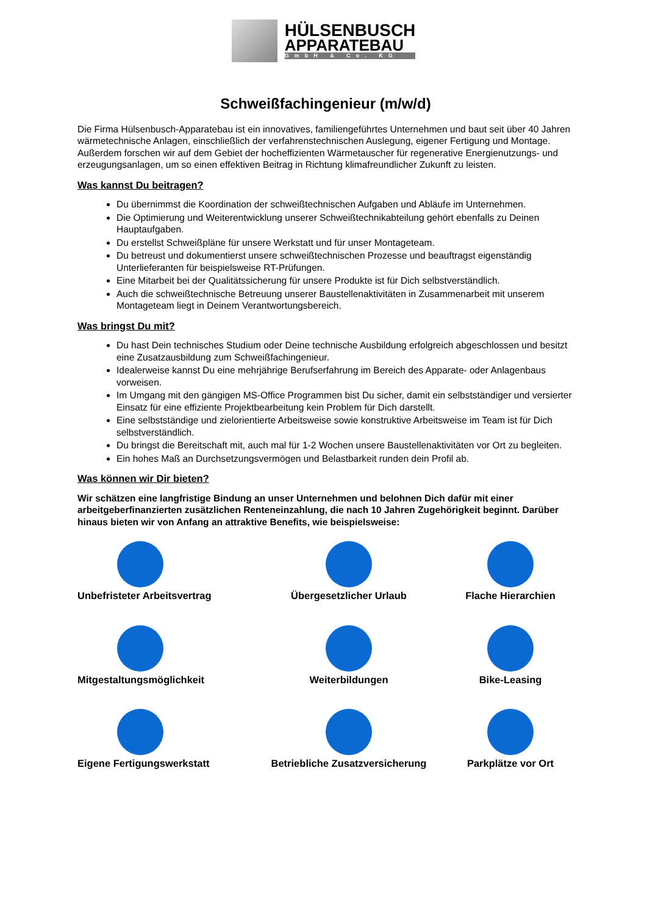HÜLSENBUSCH
APPARATEBAU
GmbH & Co. KG
Schweißfachingenieur (m/w/d)
Die Firma Hülsenbusch-Apparatebau ist ein innovatives, familiengeführtes Unternehmen und baut seit über 40 Jahren wärmetechnische Anlagen, einschließlich der verfahrenstechnischen Auslegung, eigener Fertigung und Montage. Außerdem forschen wir auf dem Gebiet der hocheffizienten Wärmetauscher für regenerative Energienutzungs- und erzeugungsanlagen, um so einen effektiven Beitrag in Richtung klimafreundlicher Zukunft zu leisten.
Was kannst Du beitragen?
Du übernimmst die Koordination der schweißtechnischen Aufgaben und Abläufe im Unternehmen.
Die Optimierung und Weiterentwicklung unserer Schweißtechnikabteilung gehört ebenfalls zu Deinen Hauptaufgaben.
Du erstellst Schweißpläne für unsere Werkstatt und für unser Montageteam.
Du betreust und dokumentierst unsere schweißtechnischen Prozesse und beauftragst eigenständig Unterlieferanten für beispielsweise RT-Prüfungen.
Eine Mitarbeit bei der Qualitätssicherung für unsere Produkte ist für Dich selbstverständlich.
Auch die schweißtechnische Betreuung unserer Baustellenaktivitäten in Zusammenarbeit mit unserem Montageteam liegt in Deinem Verantwortungsbereich.
Was bringst Du mit?
Du hast Dein technisches Studium oder Deine technische Ausbildung erfolgreich abgeschlossen und besitzt eine Zusatzausbildung zum Schweißfachingenieur.
Idealerweise kannst Du eine mehrjährige Berufserfahrung im Bereich des Apparate- oder Anlagenbaus vorweisen.
Im Umgang mit den gängigen MS-Office Programmen bist Du sicher, damit ein selbstständiger und versierter Einsatz für eine effiziente Projektbearbeitung kein Problem für Dich darstellt.
Eine selbstständige und zielorientierte Arbeitsweise sowie konstruktive Arbeitsweise im Team ist für Dich selbstverständlich.
Du bringst die Bereitschaft mit, auch mal für 1-2 Wochen unsere Baustellenaktivitäten vor Ort zu begleiten.
Ein hohes Maß an Durchsetzungsvermögen und Belastbarkeit runden dein Profil ab.
Was können wir Dir bieten?
Wir schätzen eine langfristige Bindung an unser Unternehmen und belohnen Dich dafür mit einer arbeitgeberfinanzierten zusätzlichen Renteneinzahlung, die nach 10 Jahren Zugehörigkeit beginnt. Darüber hinaus bieten wir von Anfang an attraktive Benefits, wie beispielsweise:
Unbefristeter Arbeitsvertrag
Übergesetzlicher Urlaub
Flache Hierarchien
Mitgestaltungsmöglichkeit
Weiterbildungen
Bike-Leasing
Eigene Fertigungswerkstatt
Betriebliche Zusatzversicherung
Parkplätze vor Ort